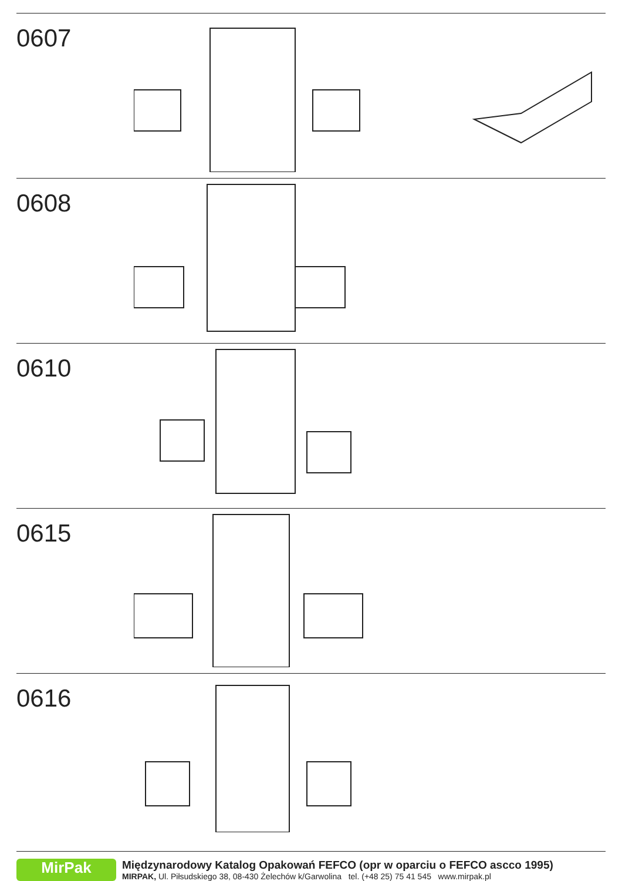0607
0608
0610
0615
0616
MirPak
Międzynarodowy Katalog Opakowań FEFCO (opr w oparciu o FEFCO ascco 1995)
MIRPAK, Ul. Piłsudskiego 38, 08-430 Żelechów k/Garwolina tel. (+48 25) 75 41 545 www.mirpak.pl